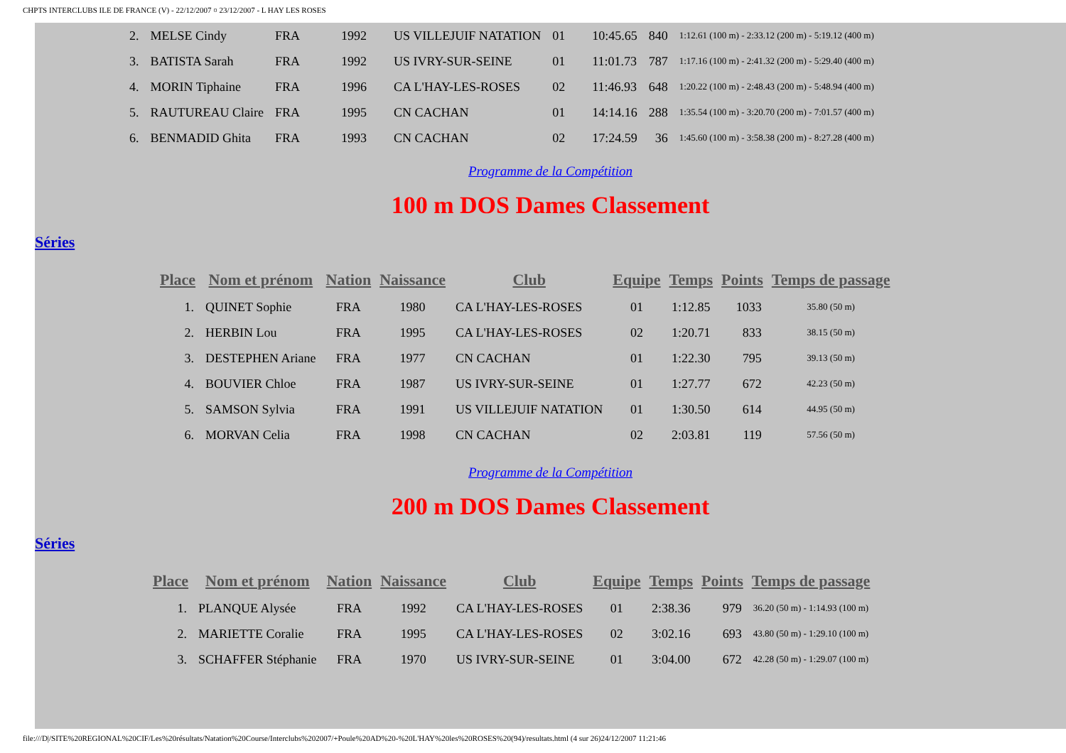CHPTS INTERCLUBS ILE DE FRANCE (V) - 22/12/2007 ¤ 23/12/2007 - L HAY LES ROSES
| 2. | MELSE Cindy | FRA | 1992 | US VILLEJUIF NATATION | 01 | 10:45.65 | 840 | 1:12.61 (100 m) - 2:33.12 (200 m) - 5:19.12 (400 m) |
| 3. | BATISTA Sarah | FRA | 1992 | US IVRY-SUR-SEINE | 01 | 11:01.73 | 787 | 1:17.16 (100 m) - 2:41.32 (200 m) - 5:29.40 (400 m) |
| 4. | MORIN Tiphaine | FRA | 1996 | CA L'HAY-LES-ROSES | 02 | 11:46.93 | 648 | 1:20.22 (100 m) - 2:48.43 (200 m) - 5:48.94 (400 m) |
| 5. | RAUTUREAU Claire | FRA | 1995 | CN CACHAN | 01 | 14:14.16 | 288 | 1:35.54 (100 m) - 3:20.70 (200 m) - 7:01.57 (400 m) |
| 6. | BENMADID Ghita | FRA | 1993 | CN CACHAN | 02 | 17:24.59 | 36 | 1:45.60 (100 m) - 3:58.38 (200 m) - 8:27.28 (400 m) |
Programme de la Compétition
100 m DOS Dames Classement
Séries
| Place | Nom et prénom | Nation | Naissance | Club | Equipe | Temps | Points | Temps de passage |
| --- | --- | --- | --- | --- | --- | --- | --- | --- |
| 1. | QUINET Sophie | FRA | 1980 | CA L'HAY-LES-ROSES | 01 | 1:12.85 | 1033 | 35.80 (50 m) |
| 2. | HERBIN Lou | FRA | 1995 | CA L'HAY-LES-ROSES | 02 | 1:20.71 | 833 | 38.15 (50 m) |
| 3. | DESTEPHEN Ariane | FRA | 1977 | CN CACHAN | 01 | 1:22.30 | 795 | 39.13 (50 m) |
| 4. | BOUVIER Chloe | FRA | 1987 | US IVRY-SUR-SEINE | 01 | 1:27.77 | 672 | 42.23 (50 m) |
| 5. | SAMSON Sylvia | FRA | 1991 | US VILLEJUIF NATATION | 01 | 1:30.50 | 614 | 44.95 (50 m) |
| 6. | MORVAN Celia | FRA | 1998 | CN CACHAN | 02 | 2:03.81 | 119 | 57.56 (50 m) |
Programme de la Compétition
200 m DOS Dames Classement
Séries
| Place | Nom et prénom | Nation | Naissance | Club | Equipe | Temps | Points | Temps de passage |
| --- | --- | --- | --- | --- | --- | --- | --- | --- |
| 1. | PLANQUE Alysée | FRA | 1992 | CA L'HAY-LES-ROSES | 01 | 2:38.36 | 979 | 36.20 (50 m) - 1:14.93 (100 m) |
| 2. | MARIETTE Coralie | FRA | 1995 | CA L'HAY-LES-ROSES | 02 | 3:02.16 | 693 | 43.80 (50 m) - 1:29.10 (100 m) |
| 3. | SCHAFFER Stéphanie | FRA | 1970 | US IVRY-SUR-SEINE | 01 | 3:04.00 | 672 | 42.28 (50 m) - 1:29.07 (100 m) |
file:///D|/SITE%20REGIONAL%20CIF/Les%20résultats/Natation%20Course/Interclubs%202007/+Poule%20AD%20-%20L'HAY%20les%20ROSES%20(94)/resultats.html (4 sur 26)24/12/2007 11:21:46